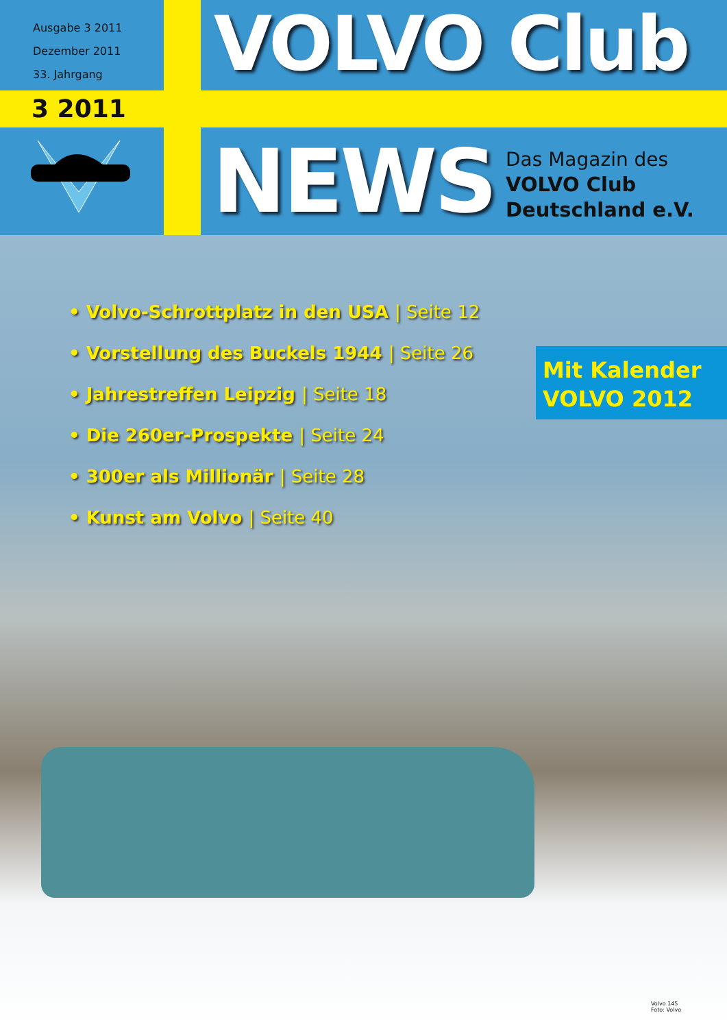Ausgabe 3 2011
Dezember 2011
33. Jahrgang
3 2011
VOLVO Club
NEWS
Das Magazin des
VOLVO Club
Deutschland e.V.
• Volvo-Schrottplatz in den USA | Seite 12
• Vorstellung des Buckels 1944 | Seite 26
• Jahrestreffen Leipzig | Seite 18
• Die 260er-Prospekte | Seite 24
• 300er als Millionär | Seite 28
• Kunst am Volvo | Seite 40
Mit Kalender
VOLVO 2012
Volvo 145
Foto: Volvo